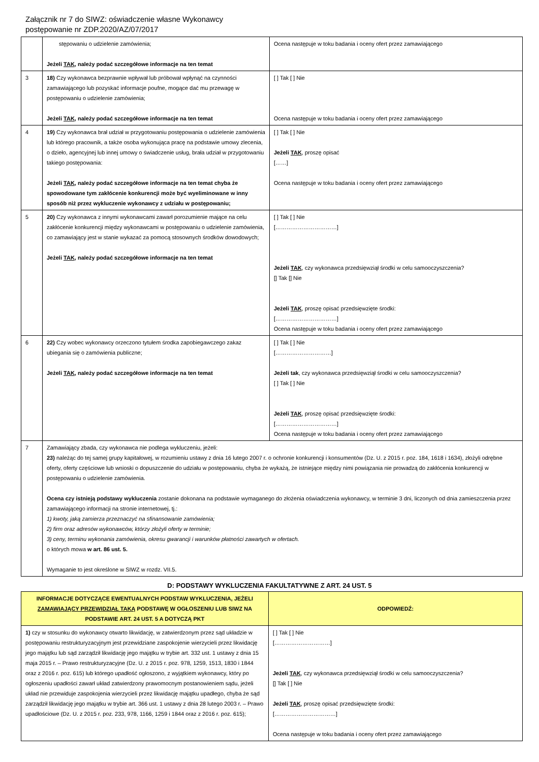Załącznik nr 7 do SIWZ: oświadczenie własne Wykonawcy
postępowanie nr ZDP.2020/AZ/07/2017
| | stępowaniu o udzielenie zamówienia; Jeżeli TAK , należy podać szczegółowe informacje na ten temat | Ocena następuje w toku badania i oceny ofert przez zamawiającego |
| 3 | 18) Czy wykonawca bezprawnie wpływał lub próbował wpłynąć na czynności zamawiającego lub pozyskać informacje poufne, mogące dać mu przewagę w postępowaniu o udzielenie zamówienia; Jeżeli TAK , należy podać szczegółowe informacje na ten temat | [ ] Tak [ ] Nie Ocena następuje w toku badania i oceny ofert przez zamawiającego |
| 4 | 19) Czy wykonawca brał udział w przygotowaniu postępowania o udzielenie zamówienia lub którego pracownik, a także osoba wykonująca pracę na podstawie umowy zlecenia, o dzieło, agencyjnej lub innej umowy o świadczenie usług, brała udział w przygotowaniu takiego postępowania: Jeżeli TAK , należy podać szczegółowe informacje na ten temat chyba że spowodowane tym zakłócenie konkurencji może być wyeliminowane w inny sposób niż przez wykluczenie wykonawcy z udziału w postępowaniu; | [ ] Tak [ ] Nie Jeżeli TAK , proszę opisać [……] Ocena następuje w toku badania i oceny ofert przez zamawiającego |
| 5 | 20) Czy wykonawca z innymi wykonawcami zawarł porozumienie mające na celu zakłócenie konkurencji między wykonawcami w postępowaniu o udzielenie zamówienia, co zamawiający jest w stanie wykazać za pomocą stosownych środków dowodowych; Jeżeli TAK , należy podać szczegółowe informacje na ten temat | [ ] Tak [ ] Nie [……………………………] Jeżeli TAK , czy wykonawca przedsięwziął środki w celu samooczyszczenia? [] Tak [] Nie Jeżeli TAK , proszę opisać przedsięwzięte środki: [……………………………] Ocena następuje w toku badania i oceny ofert przez zamawiającego |
| 6 | 22) Czy wobec wykonawcy orzeczono tytułem środka zapobiegawczego zakaz ubiegania się o zamówienia publiczne; Jeżeli TAK , należy podać szczegółowe informacje na ten temat | [ ] Tak [ ] Nie […………………………] Jeżeli tak , czy wykonawca przedsięwziął środki w celu samooczyszczenia? [ ] Tak [ ] Nie Jeżeli TAK , proszę opisać przedsięwzięte środki: [……………………………] Ocena następuje w toku badania i oceny ofert przez zamawiającego |
| 7 | Zamawiający zbada, czy wykonawca nie podlega wykluczeniu, jeżeli: 23) należąc do tej samej grupy kapitałowej, w rozumieniu ustawy z dnia 16 lutego 2007 r. o ochronie konkurencji i konsumentów (Dz. U. z 2015 r. poz. 184, 1618 i 1634), złożyli odrębne oferty, oferty częściowe lub wnioski o dopuszczenie do udziału w postępowaniu, chyba że wykażą, że istniejące między nimi powiązania nie prowadzą do zakłócenia konkurencji w postępowaniu o udzielenie zamówienia. Ocena czy istnieją podstawy wykluczenia zostanie dokonana na podstawie wymaganego do złożenia oświadczenia wykonawcy, w terminie 3 dni, liczonych od dnia zamieszczenia przez zamawiającego informacji na stronie internetowej, tj.: 1) kwoty, jaką zamierza przeznaczyć na sfinansowanie zamówienia; 2) firm oraz adresów wykonawców, którzy złożyli oferty w terminie; 3) ceny, terminu wykonania zamówienia, okresu gwarancji i warunków płatności zawartych w ofertach. o których mowa w art. 86 ust. 5. Wymaganie to jest określone w SIWZ w rozdz. VII.5. | |
D: PODSTAWY WYKLUCZENIA FAKULTATYWNE Z ART. 24 UST. 5
| INFORMACJE DOTYCZĄCE EWENTUALNYCH PODSTAW WYKLUCZENIA, JEŻELI ZAMAWIAJĄCY PRZEWIDZIAŁ TAKĄ PODSTAWĘ W OGŁOSZENIU LUB SIWZ NA PODSTAWIE ART. 24 UST. 5 A DOTYCZĄ PKT | ODPOWIEDŹ: |
| --- | --- |
| 1) czy w stosunku do wykonawcy otwarto likwidację, w zatwierdzonym przez sąd układzie w postępowaniu restrukturyzacyjnym jest przewidziane zaspokojenie wierzycieli przez likwidację jego majątku lub sąd zarządził likwidację jego majątku w trybie art. 332 ust. 1 ustawy z dnia 15 maja 2015 r. – Prawo restrukturyzacyjne (Dz. U. z 2015 r. poz. 978, 1259, 1513, 1830 i 1844 oraz z 2016 r. poz. 615) lub którego upadłość ogłoszono, z wyjątkiem wykonawcy, który po ogłoszeniu upadłości zawarł układ zatwierdzony prawomocnym postanowieniem sądu, jeżeli układ nie przewiduje zaspokojenia wierzycieli przez likwidację majątku upadłego, chyba że sąd zarządził likwidację jego majątku w trybie art. 366 ust. 1 ustawy z dnia 28 lutego 2003 r. – Prawo upadłościowe (Dz. U. z 2015 r. poz. 233, 978, 1166, 1259 i 1844 oraz z 2016 r. poz. 615); | [ ] Tak [ ] Nie […………………………] Jeżeli TAK , czy wykonawca przedsięwziął środki w celu samooczyszczenia? [] Tak [ ] Nie Jeżeli TAK , proszę opisać przedsięwzięte środki: [……………………………] Ocena następuje w toku badania i oceny ofert przez zamawiającego |